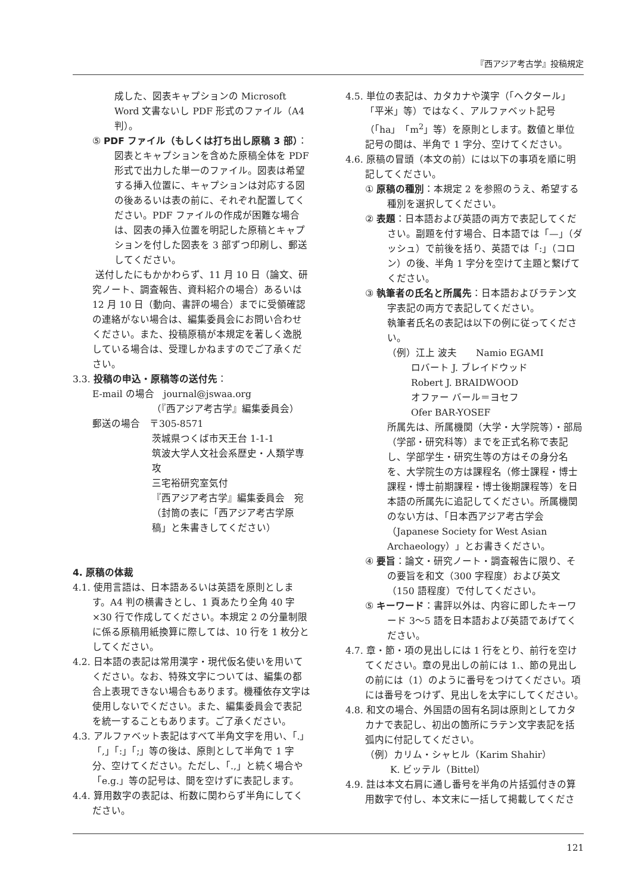『西アジア考古学』投稿規定
成した、図表キャプションの Microsoft Word 文書ないし PDF 形式のファイル（A4 判）。
⑤ PDF ファイル（もしくは打ち出し原稿 3 部）：図表とキャプションを含めた原稿全体を PDF 形式で出力した単一のファイル。図表は希望する挿入位置に、キャプションは対応する図の後あるいは表の前に、それぞれ配置してください。PDF ファイルの作成が困難な場合は、図表の挿入位置を明記した原稿とキャプションを付した図表を 3 部ずつ印刷し、郵送してください。
送付したにもかかわらず、11 月 10 日（論文、研究ノート、調査報告、資料紹介の場合）あるいは 12 月 10 日（動向、書評の場合）までに受領確認の連絡がない場合は、編集委員会にお問い合わせください。また、投稿原稿が本規定を著しく逸脱している場合は、受理しかねますのでご了承ください。
3.3. 投稿の申込・原稿等の送付先：
E-mail の場合　journal@jswaa.org
（『西アジア考古学』編集委員会）
郵送の場合　〒305-8571
茨城県つくば市天王台 1-1-1
筑波大学人文社会系歴史・人類学専攻
三宅裕研究室気付
『西アジア考古学』編集委員会　宛
（封筒の表に「西アジア考古学原稿」と朱書きしてください）
4. 原稿の体裁
4.1. 使用言語は、日本語あるいは英語を原則とします。A4 判の横書きとし、1 頁あたり全角 40 字×30 行で作成してください。本規定 2 の分量制限に係る原稿用紙換算に際しては、10 行を 1 枚分としてください。
4.2. 日本語の表記は常用漢字・現代仮名使いを用いてください。なお、特殊文字については、編集の都合上表現できない場合もあります。機種依存文字は使用しないでください。また、編集委員会で表記を統一することもあります。ご了承ください。
4.3. アルファベット表記はすべて半角文字を用い、「.」「,」「:」「;」等の後は、原則として半角で 1 字分、空けてください。ただし、「.,」と続く場合や「e.g.」等の記号は、間を空けずに表記します。
4.4. 算用数字の表記は、桁数に関わらず半角にしてください。
4.5. 単位の表記は、カタカナや漢字（「ヘクタール」「平米」等）ではなく、アルファベット記号（「ha」「m<sup>2</sup>」等）を原則とします。数値と単位記号の間は、半角で 1 字分、空けてください。
4.6. 原稿の冒頭（本文の前）には以下の事項を順に明記してください。
① 原稿の種別：本規定 2 を参照のうえ、希望する種別を選択してください。
② 表題：日本語および英語の両方で表記してください。副題を付す場合、日本語では「—」（ダッシュ）で前後を括り、英語では「:」（コロン）の後、半角 1 字分を空けて主題と繋げてください。
③ 執筆者の氏名と所属先：日本語およびラテン文字表記の両方で表記してください。
執筆者氏名の表記は以下の例に従ってください。
（例）江上 波夫　　Namio EGAMI
ロバート J. ブレイドウッド
Robert J. BRAIDWOOD
オファー バール＝ヨセフ
Ofer BAR-YOSEF
所属先は、所属機関（大学・大学院等）・部局（学部・研究科等）までを正式名称で表記し、学部学生・研究生等の方はその身分名を、大学院生の方は課程名（修士課程・博士課程・博士前期課程・博士後期課程等）を日本語の所属先に追記してください。所属機関のない方は、「日本西アジア考古学会（Japanese Society for West Asian Archaeology）」とお書きください。
④ 要旨：論文・研究ノート・調査報告に限り、その要旨を和文（300 字程度）および英文（150 語程度）で付してください。
⑤ キーワード：書評以外は、内容に即したキーワード 3〜5 語を日本語および英語であげてください。
4.7. 章・節・項の見出しには 1 行をとり、前行を空けてください。章の見出しの前には 1.、節の見出しの前には（1）のように番号をつけてください。項には番号をつけず、見出しを太字にしてください。
4.8. 和文の場合、外国語の固有名詞は原則としてカタカナで表記し、初出の箇所にラテン文字表記を括弧内に付記してください。
（例）カリム・シャヒル（Karim Shahir）
K. ビッテル（Bittel）
4.9. 註は本文右肩に通し番号を半角の片括弧付きの算用数字で付し、本文末に一括して掲載してくださ
121